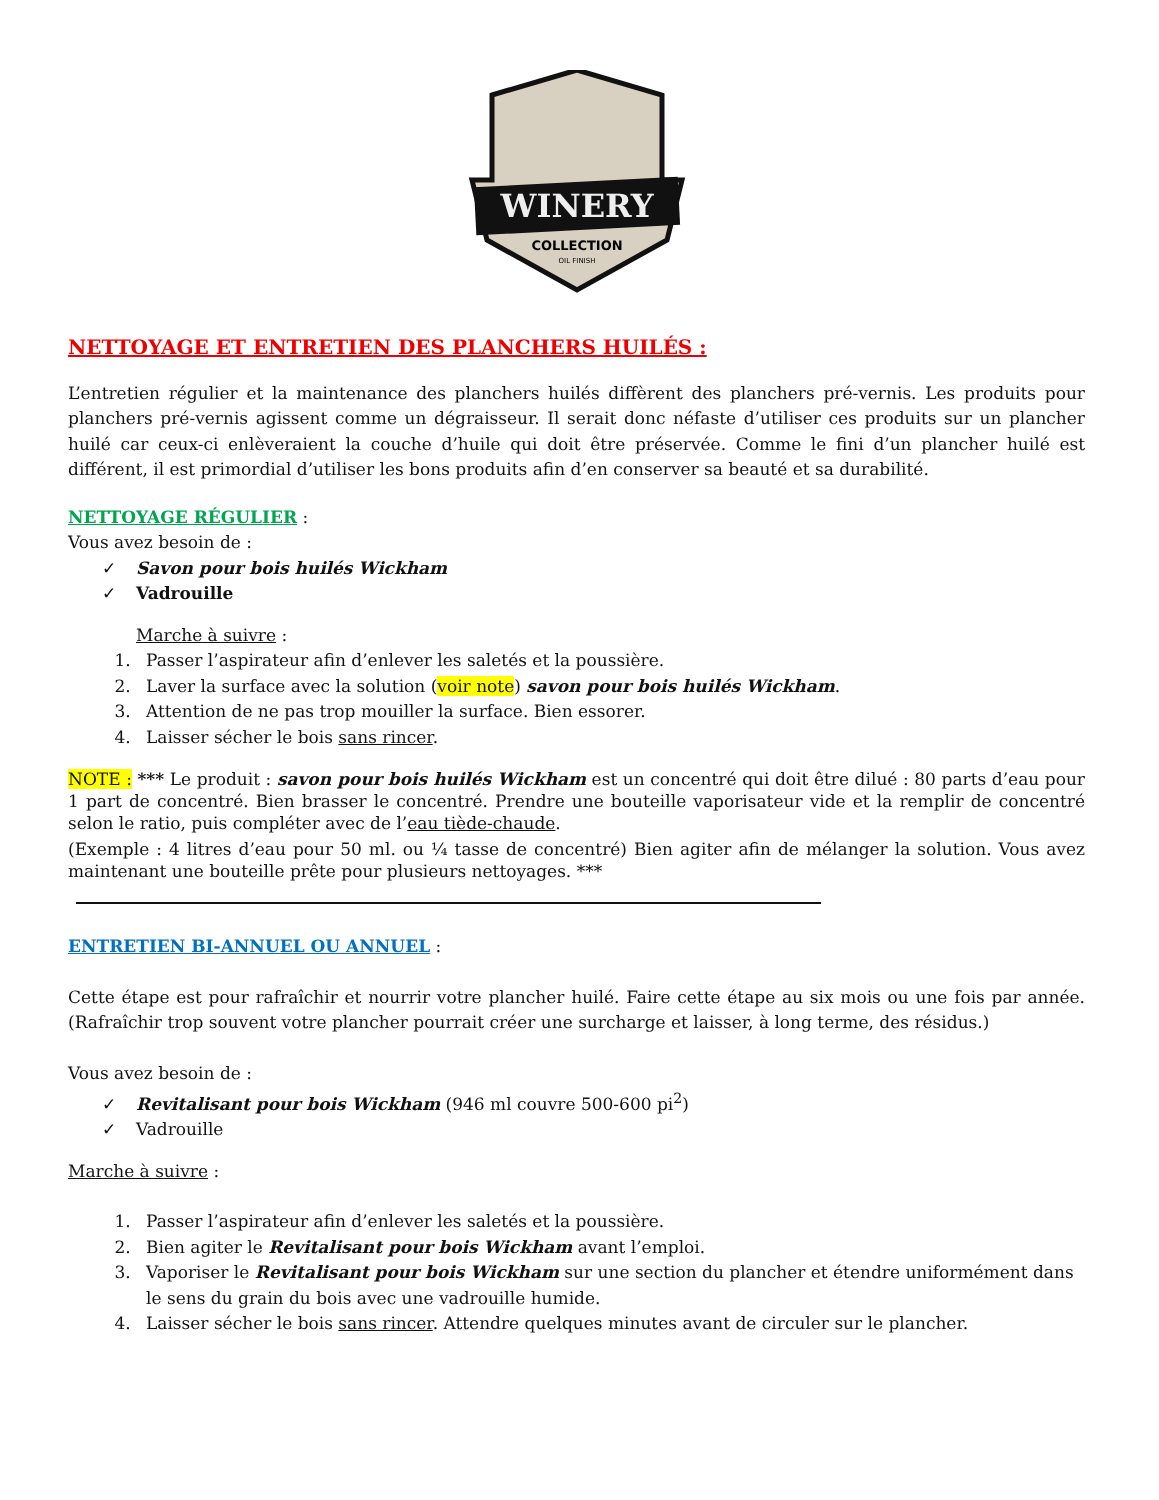WINERY
COLLECTION
OIL FINISH
NETTOYAGE ET ENTRETIEN DES PLANCHERS HUILÉS :
L’entretien régulier et la maintenance des planchers huilés diffèrent des planchers pré-vernis. Les produits pour planchers pré-vernis agissent comme un dégraisseur. Il serait donc néfaste d’utiliser ces produits sur un plancher huilé car ceux-ci enlèveraient la couche d’huile qui doit être préservée. Comme le fini d’un plancher huilé est différent, il est primordial d’utiliser les bons produits afin d’en conserver sa beauté et sa durabilité.
NETTOYAGE RÉGULIER
:
Vous avez besoin de :
✓ Savon pour bois huilés Wickham
✓ Vadrouille
Marche à suivre :
1. Passer l’aspirateur afin d’enlever les saletés et la poussière.
2. Laver la surface avec la solution (voir note) savon pour bois huilés Wickham.
3. Attention de ne pas trop mouiller la surface. Bien essorer.
4. Laisser sécher le bois sans rincer.
NOTE : *** Le produit : savon pour bois huilés Wickham est un concentré qui doit être dilué : 80 parts d’eau pour 1 part de concentré. Bien brasser le concentré. Prendre une bouteille vaporisateur vide et la remplir de concentré selon le ratio, puis compléter avec de l’eau tiède-chaude.
(Exemple : 4 litres d’eau pour 50 ml. ou ¼ tasse de concentré) Bien agiter afin de mélanger la solution. Vous avez maintenant une bouteille prête pour plusieurs nettoyages. ***
ENTRETIEN BI-ANNUEL OU ANNUEL
:
Cette étape est pour rafraîchir et nourrir votre plancher huilé. Faire cette étape au six mois ou une fois par année. (Rafraîchir trop souvent votre plancher pourrait créer une surcharge et laisser, à long terme, des résidus.)
Vous avez besoin de :
✓ Revitalisant pour bois Wickham (946 ml couvre 500-600 pi<sup>2</sup>)
✓ Vadrouille
Marche à suivre :
1. Passer l’aspirateur afin d’enlever les saletés et la poussière.
2. Bien agiter le Revitalisant pour bois Wickham avant l’emploi.
3. Vaporiser le Revitalisant pour bois Wickham sur une section du plancher et étendre uniformément dans le sens du grain du bois avec une vadrouille humide.
4. Laisser sécher le bois sans rincer. Attendre quelques minutes avant de circuler sur le plancher.